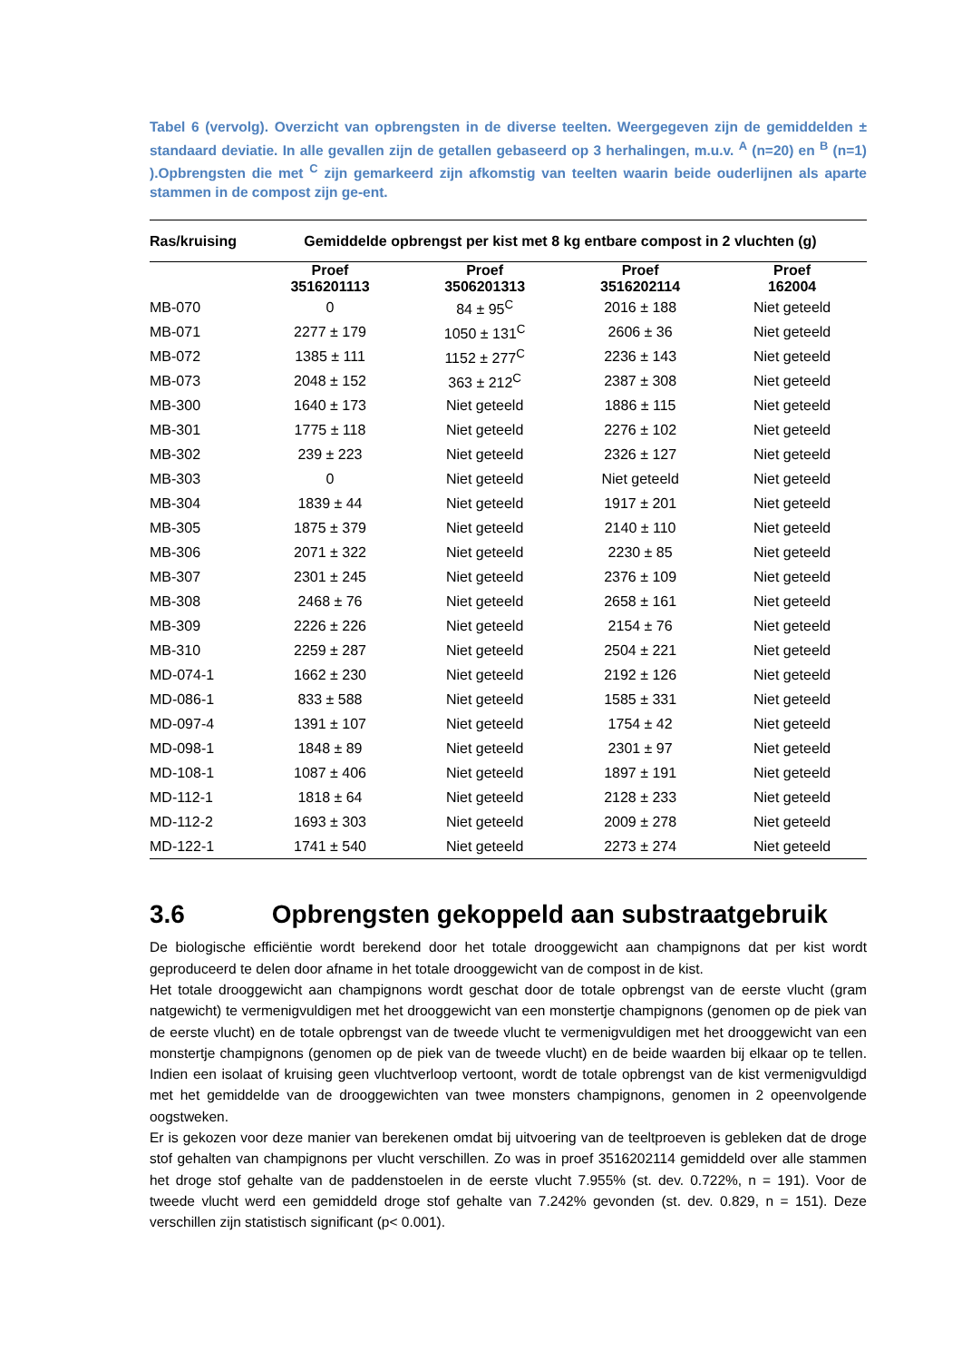Tabel 6 (vervolg). Overzicht van opbrengsten in de diverse teelten. Weergegeven zijn de gemiddelden ± standaard deviatie. In alle gevallen zijn de getallen gebaseerd op 3 herhalingen, m.u.v. <sup>A</sup> (n=20) en <sup>B</sup> (n=1) ).Opbrengsten die met <sup>C</sup> zijn gemarkeerd zijn afkomstig van teelten waarin beide ouderlijnen als aparte stammen in de compost zijn ge-ent.
| Ras/kruising | Gemiddelde opbrengst per kist met 8 kg entbare compost in 2 vluchten (g) | | | |
| --- | --- | --- | --- | --- |
| | Proef 3516201113 | Proef 3506201313 | Proef 3516202114 | Proef 162004 |
| MB-070 | 0 | 84 ± 95<sup>C</sup> | 2016 ± 188 | Niet geteeld |
| MB-071 | 2277 ± 179 | 1050 ± 131<sup>C</sup> | 2606 ± 36 | Niet geteeld |
| MB-072 | 1385 ± 111 | 1152 ± 277<sup>C</sup> | 2236 ± 143 | Niet geteeld |
| MB-073 | 2048 ± 152 | 363 ± 212<sup>C</sup> | 2387 ± 308 | Niet geteeld |
| MB-300 | 1640 ± 173 | Niet geteeld | 1886 ± 115 | Niet geteeld |
| MB-301 | 1775 ± 118 | Niet geteeld | 2276 ± 102 | Niet geteeld |
| MB-302 | 239 ± 223 | Niet geteeld | 2326 ± 127 | Niet geteeld |
| MB-303 | 0 | Niet geteeld | Niet geteeld | Niet geteeld |
| MB-304 | 1839 ± 44 | Niet geteeld | 1917 ± 201 | Niet geteeld |
| MB-305 | 1875 ± 379 | Niet geteeld | 2140 ± 110 | Niet geteeld |
| MB-306 | 2071 ± 322 | Niet geteeld | 2230 ± 85 | Niet geteeld |
| MB-307 | 2301 ± 245 | Niet geteeld | 2376 ± 109 | Niet geteeld |
| MB-308 | 2468 ± 76 | Niet geteeld | 2658 ± 161 | Niet geteeld |
| MB-309 | 2226 ± 226 | Niet geteeld | 2154 ± 76 | Niet geteeld |
| MB-310 | 2259 ± 287 | Niet geteeld | 2504 ± 221 | Niet geteeld |
| MD-074-1 | 1662 ± 230 | Niet geteeld | 2192 ± 126 | Niet geteeld |
| MD-086-1 | 833 ± 588 | Niet geteeld | 1585 ± 331 | Niet geteeld |
| MD-097-4 | 1391 ± 107 | Niet geteeld | 1754 ± 42 | Niet geteeld |
| MD-098-1 | 1848 ± 89 | Niet geteeld | 2301 ± 97 | Niet geteeld |
| MD-108-1 | 1087 ± 406 | Niet geteeld | 1897 ± 191 | Niet geteeld |
| MD-112-1 | 1818 ± 64 | Niet geteeld | 2128 ± 233 | Niet geteeld |
| MD-112-2 | 1693 ± 303 | Niet geteeld | 2009 ± 278 | Niet geteeld |
| MD-122-1 | 1741 ± 540 | Niet geteeld | 2273 ± 274 | Niet geteeld |
3.6 Opbrengsten gekoppeld aan substraatgebruik
De biologische efficiëntie wordt berekend door het totale drooggewicht aan champignons dat per kist wordt geproduceerd te delen door afname in het totale drooggewicht van de compost in de kist.
Het totale drooggewicht aan champignons wordt geschat door de totale opbrengst van de eerste vlucht (gram natgewicht) te vermenigvuldigen met het drooggewicht van een monstertje champignons (genomen op de piek van de eerste vlucht) en de totale opbrengst van de tweede vlucht te vermenigvuldigen met het drooggewicht van een monstertje champignons (genomen op de piek van de tweede vlucht) en de beide waarden bij elkaar op te tellen. Indien een isolaat of kruising geen vluchtverloop vertoont, wordt de totale opbrengst van de kist vermenigvuldigd met het gemiddelde van de drooggewichten van twee monsters champignons, genomen in 2 opeenvolgende oogstweken.
Er is gekozen voor deze manier van berekenen omdat bij uitvoering van de teeltproeven is gebleken dat de droge stof gehalten van champignons per vlucht verschillen. Zo was in proef 3516202114 gemiddeld over alle stammen het droge stof gehalte van de paddenstoelen in de eerste vlucht 7.955% (st. dev. 0.722%, n = 191). Voor de tweede vlucht werd een gemiddeld droge stof gehalte van 7.242% gevonden (st. dev. 0.829, n = 151). Deze verschillen zijn statistisch significant (p< 0.001).